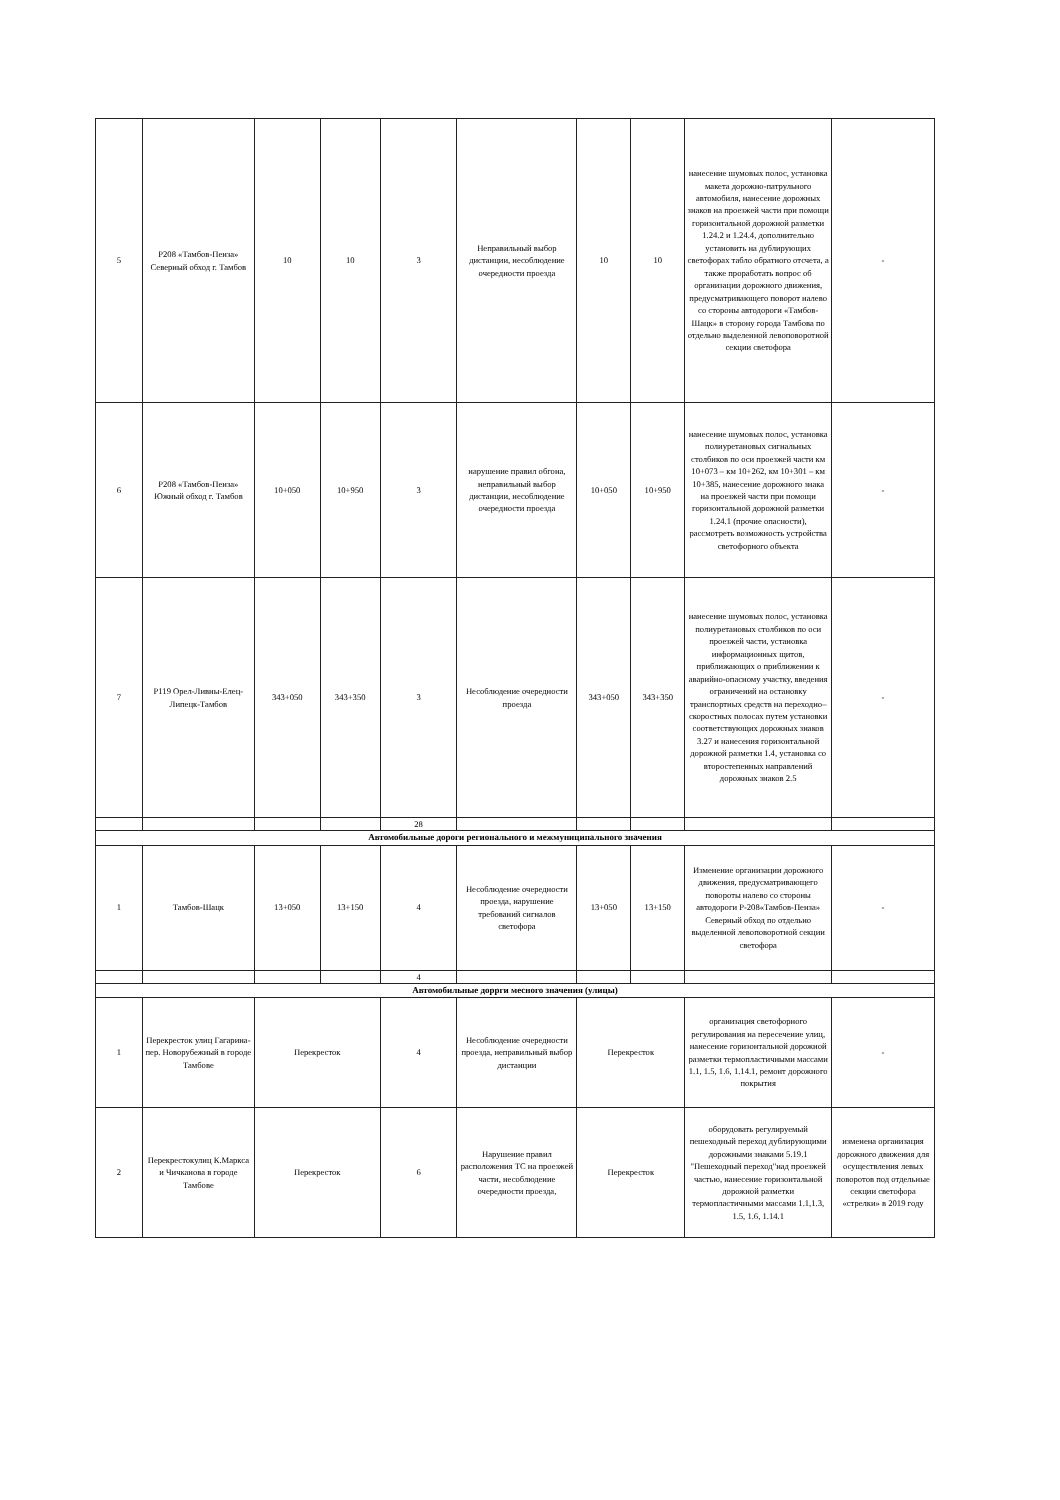| 5 | Р208 «Тамбов-Пенза» Северный обход г. Тамбов | 10 | 10 | 3 | Неправильный выбор дистанции, несоблюдение очередности проезда | 10 | 10 | нанесение шумовых полос, установка макета дорожно-патрульного автомобиля, нанесение дорожных знаков на проезжей части при помощи горизонтальной дорожной разметки 1.24.2 и 1.24.4, дополнительно установить на дублирующих светофорах табло обратного отсчета, а также проработать вопрос об организации дорожного движения, предусматривающего поворот налево со стороны автодороги «Тамбов-Шацк» в сторону города Тамбова по отдельно выделенной левоповоротной секции светофора | - |
| 6 | Р208 «Тамбов-Пенза» Южный обход г. Тамбов | 10+050 | 10+950 | 3 | нарушение правил обгона, неправильный выбор дистанции, несоблюдение очередности проезда | 10+050 | 10+950 | нанесение шумовых полос, установка полиуретановых сигнальных столбиков по оси проезжей части км 10+073 – км 10+262, км 10+301 – км 10+385, нанесение дорожного знака на проезжей части при помощи горизонтальной дорожной разметки 1.24.1 (прочие опасности), рассмотреть возможность устройства светофорного объекта | - |
| 7 | Р119 Орел-Ливны-Елец-Липецк-Тамбов | 343+050 | 343+350 | 3 | Несоблюдение очередности проезда | 343+050 | 343+350 | нанесение шумовых полос, установка полиуретановых столбиков по оси проезжей части, установка информационных щитов, приближающих о приближении к аварийно-опасному участку, введения ограничений на остановку транспортных средств на переходно–скоростных полосах путем установки соответствующих дорожных знаков 3.27 и нанесения горизонтальной дорожной разметки 1.4, установка со второстепенных направлений дорожных знаков 2.5 | - |
| | | | | 28 | | | | | |
| Автомобильные дороги регионального и межмуниципального значения | | | | | | | | | |
| 1 | Тамбов-Шацк | 13+050 | 13+150 | 4 | Несоблюдение очередности проезда, нарушение требований сигналов светофора | 13+050 | 13+150 | Изменение организации дорожного движения, предусматривающего повороты налево со стороны автодороги Р-208«Тамбов-Пенза» Северный обход по отдельно выделенной левоповоротной секции светофора | - |
| | | | | 4 | | | | | |
| Автомобильные доррги месного значения (улицы) | | | | | | | | | |
| 1 | Перекресток улиц Гагарина-пер. Новорубежный в городе Тамбове | Перекресток | | 4 | Несоблюдение очередности проезда, неправильный выбор дистанции | Перекресток | | организация светофорного регулирования на пересечение улиц, нанесение горизонтальной дорожной разметки термопластичными массами 1.1, 1.5, 1.6, 1.14.1, ремонт дорожного покрытия | - |
| 2 | Перекрестокулиц К.Маркса и Чичканова в городе Тамбове | Перекресток | | 6 | Нарушение правил расположения ТС на проезжей части, несоблюдение очередности проезда, | Перекресток | | оборудовать регулируемый пешеходный переход дублирующими дорожными знаками 5.19.1 "Пешеходный переход"над проезжей частью, нанесение горизонтальной дорожной разметки термопластичными массами 1.1,1.3, 1.5, 1.6, 1.14.1 | изменена организация дорожного движения для осуществления левых поворотов под отдельные секции светофора «стрелки» в 2019 году |